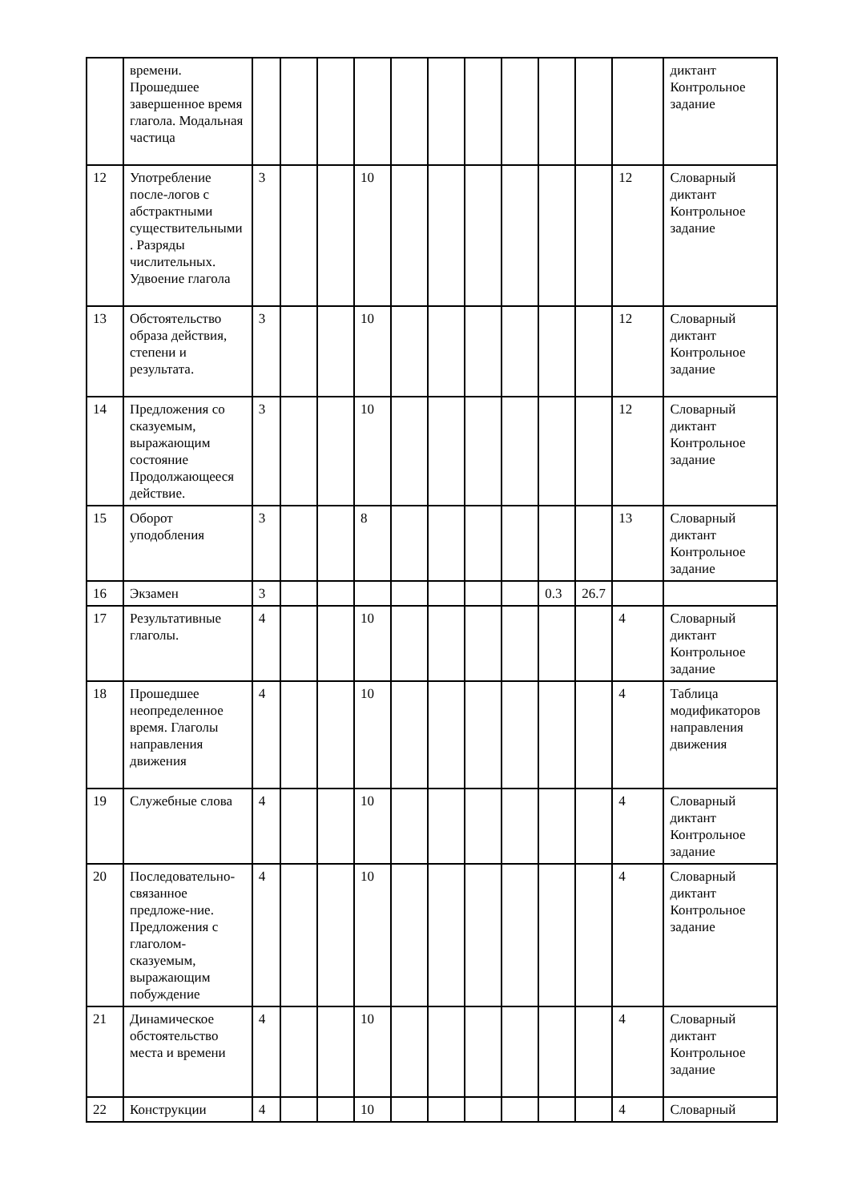| | времени. Прошедшее завершенное время глагола. Модальная частица | | | | | | | | | | | | диктант Контрольное задание |
| 12 | Употребление после-логов с абстрактными существительными. Разряды числительных. Удвоение глагола | 3 | | | 10 | | | | | | | 12 | Словарный диктант Контрольное задание |
| 13 | Обстоятельство образа действия, степени и результата. | 3 | | | 10 | | | | | | | 12 | Словарный диктант Контрольное задание |
| 14 | Предложения со сказуемым, выражающим состояние Продолжающееся действие. | 3 | | | 10 | | | | | | | 12 | Словарный диктант Контрольное задание |
| 15 | Оборот уподобления | 3 | | | 8 | | | | | | | 13 | Словарный диктант Контрольное задание |
| 16 | Экзамен | 3 | | | | | | | | 0.3 | 26.7 | | |
| 17 | Результативные глаголы. | 4 | | | 10 | | | | | | | 4 | Словарный диктант Контрольное задание |
| 18 | Прошедшее неопределенное время. Глаголы направления движения | 4 | | | 10 | | | | | | | 4 | Таблица модификаторов направления движения |
| 19 | Служебные слова | 4 | | | 10 | | | | | | | 4 | Словарный диктант Контрольное задание |
| 20 | Последовательно-связанное предложе-ние. Предложения с глаголом-сказуемым, выражающим побуждение | 4 | | | 10 | | | | | | | 4 | Словарный диктант Контрольное задание |
| 21 | Динамическое обстоятельство места и времени | 4 | | | 10 | | | | | | | 4 | Словарный диктант Контрольное задание |
| 22 | Конструкции | 4 | | | 10 | | | | | | | 4 | Словарный |